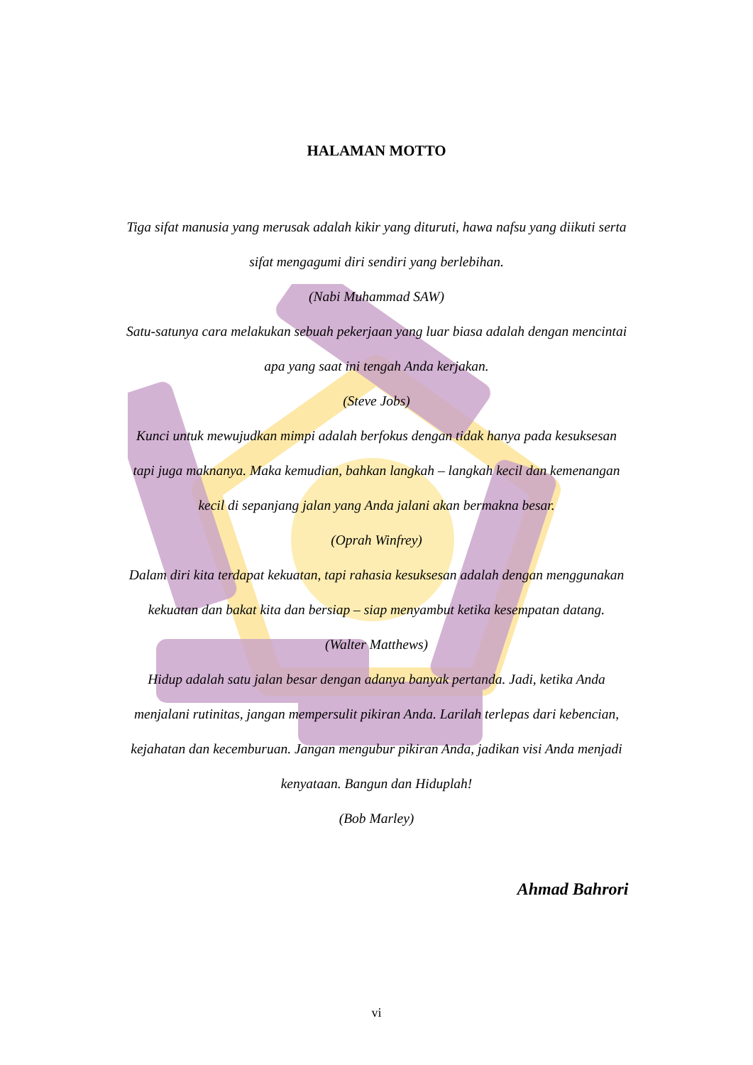HALAMAN MOTTO
Tiga sifat manusia yang merusak adalah kikir yang dituruti, hawa nafsu yang diikuti serta sifat mengagumi diri sendiri yang berlebihan.
(Nabi Muhammad SAW)
Satu-satunya cara melakukan sebuah pekerjaan yang luar biasa adalah dengan mencintai apa yang saat ini tengah Anda kerjakan.
(Steve Jobs)
Kunci untuk mewujudkan mimpi adalah berfokus dengan tidak hanya pada kesuksesan tapi juga maknanya. Maka kemudian, bahkan langkah – langkah kecil dan kemenangan kecil di sepanjang jalan yang Anda jalani akan bermakna besar.
(Oprah Winfrey)
Dalam diri kita terdapat kekuatan, tapi rahasia kesuksesan adalah dengan menggunakan kekuatan dan bakat kita dan bersiap – siap menyambut ketika kesempatan datang.
(Walter Matthews)
Hidup adalah satu jalan besar dengan adanya banyak pertanda. Jadi, ketika Anda menjalani rutinitas, jangan mempersulit pikiran Anda. Larilah terlepas dari kebencian, kejahatan dan kecemburuan. Jangan mengubur pikiran Anda, jadikan visi Anda menjadi kenyataan. Bangun dan Hiduplah!
(Bob Marley)
Ahmad Bahrori
vi